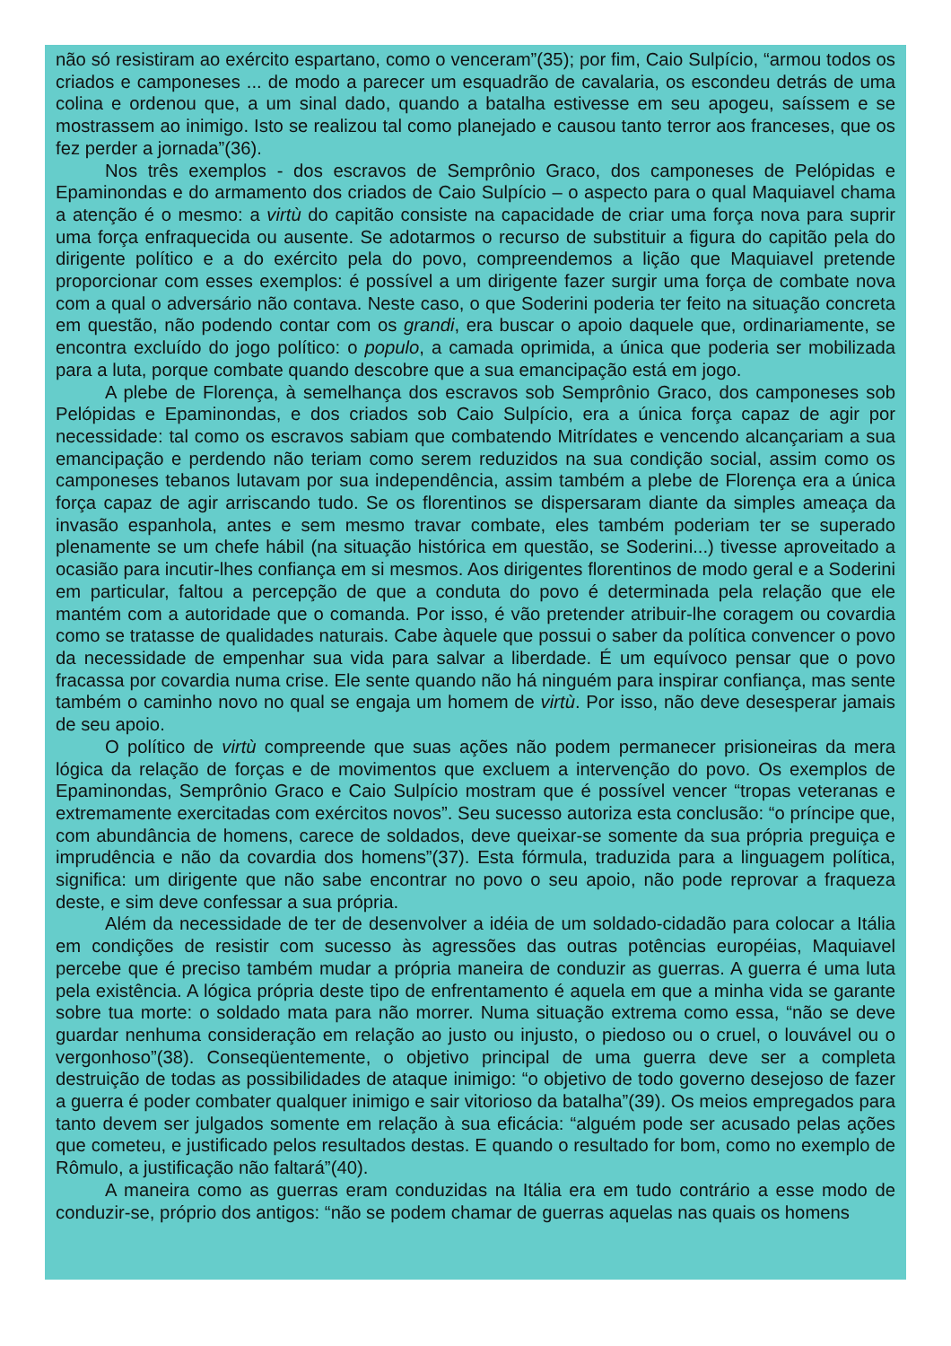não só resistiram ao exército espartano, como o venceram”(35); por fim, Caio Sulpício, “armou todos os criados e camponeses ... de modo a parecer um esquadrão de cavalaria, os escondeu detrás de uma colina e ordenou que, a um sinal dado, quando a batalha estivesse em seu apogeu, saíssem e se mostrassem ao inimigo. Isto se realizou tal como planejado e causou tanto terror aos franceses, que os fez perder a jornada”(36).
Nos três exemplos - dos escravos de Semprônio Graco, dos camponeses de Pelópidas e Epaminondas e do armamento dos criados de Caio Sulpício – o aspecto para o qual Maquiavel chama a atenção é o mesmo: a virtù do capitão consiste na capacidade de criar uma força nova para suprir uma força enfraquecida ou ausente. Se adotarmos o recurso de substituir a figura do capitão pela do dirigente político e a do exército pela do povo, compreendemos a lição que Maquiavel pretende proporcionar com esses exemplos: é possível a um dirigente fazer surgir uma força de combate nova com a qual o adversário não contava. Neste caso, o que Soderini poderia ter feito na situação concreta em questão, não podendo contar com os grandi, era buscar o apoio daquele que, ordinariamente, se encontra excluído do jogo político: o populo, a camada oprimida, a única que poderia ser mobilizada para a luta, porque combate quando descobre que a sua emancipação está em jogo.
A plebe de Florença, à semelhança dos escravos sob Semprônio Graco, dos camponeses sob Pelópidas e Epaminondas, e dos criados sob Caio Sulpício, era a única força capaz de agir por necessidade: tal como os escravos sabiam que combatendo Mitrídates e vencendo alcançariam a sua emancipação e perdendo não teriam como serem reduzidos na sua condição social, assim como os camponeses tebanos lutavam por sua independência, assim também a plebe de Florença era a única força capaz de agir arriscando tudo. Se os florentinos se dispersaram diante da simples ameaça da invasão espanhola, antes e sem mesmo travar combate, eles também poderiam ter se superado plenamente se um chefe hábil (na situação histórica em questão, se Soderini...) tivesse aproveitado a ocasião para incutir-lhes confiança em si mesmos. Aos dirigentes florentinos de modo geral e a Soderini em particular, faltou a percepção de que a conduta do povo é determinada pela relação que ele mantém com a autoridade que o comanda. Por isso, é vão pretender atribuir-lhe coragem ou covardia como se tratasse de qualidades naturais. Cabe àquele que possui o saber da política convencer o povo da necessidade de empenhar sua vida para salvar a liberdade. É um equívoco pensar que o povo fracassa por covardia numa crise. Ele sente quando não há ninguém para inspirar confiança, mas sente também o caminho novo no qual se engaja um homem de virtù. Por isso, não deve desesperar jamais de seu apoio.
O político de virtù compreende que suas ações não podem permanecer prisioneiras da mera lógica da relação de forças e de movimentos que excluem a intervenção do povo. Os exemplos de Epaminondas, Semprônio Graco e Caio Sulpício mostram que é possível vencer “tropas veteranas e extremamente exercitadas com exércitos novos”. Seu sucesso autoriza esta conclusão: “o príncipe que, com abundância de homens, carece de soldados, deve queixar-se somente da sua própria preguiça e imprudência e não da covardia dos homens”(37). Esta fórmula, traduzida para a linguagem política, significa: um dirigente que não sabe encontrar no povo o seu apoio, não pode reprovar a fraqueza deste, e sim deve confessar a sua própria.
Além da necessidade de ter de desenvolver a idéia de um soldado-cidadão para colocar a Itália em condições de resistir com sucesso às agressões das outras potências européias, Maquiavel percebe que é preciso também mudar a própria maneira de conduzir as guerras. A guerra é uma luta pela existência. A lógica própria deste tipo de enfrentamento é aquela em que a minha vida se garante sobre tua morte: o soldado mata para não morrer. Numa situação extrema como essa, “não se deve guardar nenhuma consideração em relação ao justo ou injusto, o piedoso ou o cruel, o louvável ou o vergonhoso”(38). Conseqüentemente, o objetivo principal de uma guerra deve ser a completa destruição de todas as possibilidades de ataque inimigo: “o objetivo de todo governo desejoso de fazer a guerra é poder combater qualquer inimigo e sair vitorioso da batalha”(39). Os meios empregados para tanto devem ser julgados somente em relação à sua eficácia: “alguém pode ser acusado pelas ações que cometeu, e justificado pelos resultados destas. E quando o resultado for bom, como no exemplo de Rômulo, a justificação não faltará”(40).
A maneira como as guerras eram conduzidas na Itália era em tudo contrário a esse modo de conduzir-se, próprio dos antigos: “não se podem chamar de guerras aquelas nas quais os homens